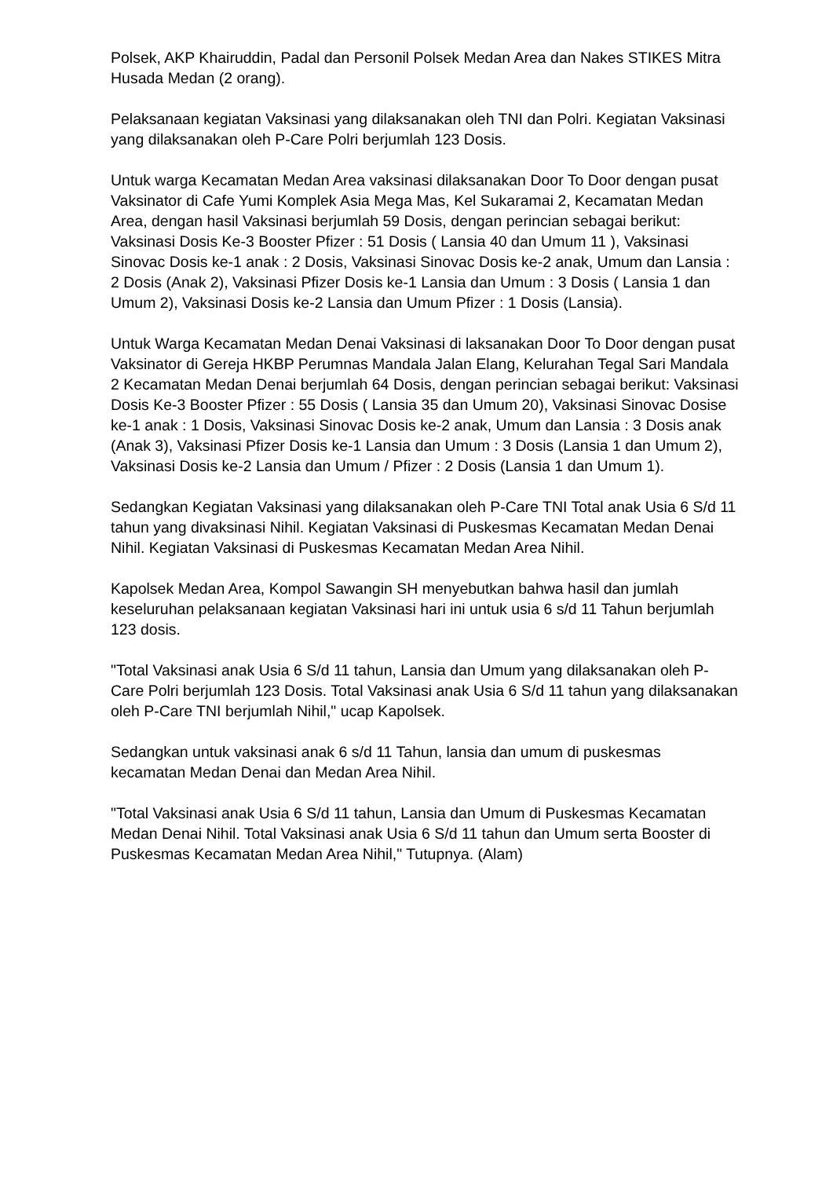Polsek, AKP Khairuddin, Padal dan Personil Polsek Medan Area dan Nakes STIKES Mitra Husada Medan (2 orang).
Pelaksanaan kegiatan Vaksinasi yang dilaksanakan oleh TNI dan Polri. Kegiatan Vaksinasi yang dilaksanakan oleh P-Care Polri berjumlah 123 Dosis.
Untuk warga Kecamatan Medan Area vaksinasi dilaksanakan Door To Door dengan pusat Vaksinator di Cafe Yumi Komplek Asia Mega Mas, Kel Sukaramai 2, Kecamatan Medan Area, dengan hasil Vaksinasi berjumlah 59 Dosis, dengan perincian sebagai berikut: Vaksinasi Dosis Ke-3 Booster Pfizer : 51 Dosis ( Lansia 40 dan Umum 11 ), Vaksinasi Sinovac Dosis ke-1 anak : 2 Dosis, Vaksinasi Sinovac Dosis ke-2 anak, Umum dan Lansia : 2 Dosis (Anak 2), Vaksinasi Pfizer Dosis ke-1 Lansia dan Umum : 3 Dosis ( Lansia 1 dan Umum 2), Vaksinasi Dosis ke-2 Lansia dan Umum Pfizer : 1 Dosis (Lansia).
Untuk Warga Kecamatan Medan Denai Vaksinasi di laksanakan Door To Door dengan pusat Vaksinator di Gereja HKBP Perumnas Mandala Jalan Elang, Kelurahan Tegal Sari Mandala 2 Kecamatan Medan Denai berjumlah 64 Dosis, dengan perincian sebagai berikut: Vaksinasi Dosis Ke-3 Booster Pfizer : 55 Dosis ( Lansia 35 dan Umum 20), Vaksinasi Sinovac Dosise ke-1 anak : 1 Dosis, Vaksinasi Sinovac Dosis ke-2 anak, Umum dan Lansia : 3 Dosis anak (Anak 3), Vaksinasi Pfizer Dosis ke-1 Lansia dan Umum : 3 Dosis (Lansia 1 dan Umum 2), Vaksinasi Dosis ke-2 Lansia dan Umum / Pfizer : 2 Dosis (Lansia 1 dan Umum 1).
Sedangkan Kegiatan Vaksinasi yang dilaksanakan oleh P-Care TNI Total anak Usia 6 S/d 11 tahun yang divaksinasi Nihil. Kegiatan Vaksinasi di Puskesmas Kecamatan Medan Denai Nihil. Kegiatan Vaksinasi di Puskesmas Kecamatan Medan Area Nihil.
Kapolsek Medan Area, Kompol Sawangin SH menyebutkan bahwa hasil dan jumlah keseluruhan pelaksanaan kegiatan Vaksinasi hari ini untuk usia 6 s/d 11 Tahun berjumlah 123 dosis.
"Total Vaksinasi anak Usia 6 S/d 11 tahun, Lansia dan Umum yang dilaksanakan oleh P-Care Polri berjumlah 123 Dosis. Total Vaksinasi anak Usia 6 S/d 11 tahun yang dilaksanakan oleh P-Care TNI berjumlah Nihil," ucap Kapolsek.
Sedangkan untuk vaksinasi anak 6 s/d 11 Tahun, lansia dan umum di puskesmas kecamatan Medan Denai dan Medan Area Nihil.
"Total Vaksinasi anak Usia 6 S/d 11 tahun, Lansia dan Umum di Puskesmas Kecamatan Medan Denai Nihil. Total Vaksinasi anak Usia 6 S/d 11 tahun dan Umum serta Booster di Puskesmas Kecamatan Medan Area Nihil," Tutupnya. (Alam)